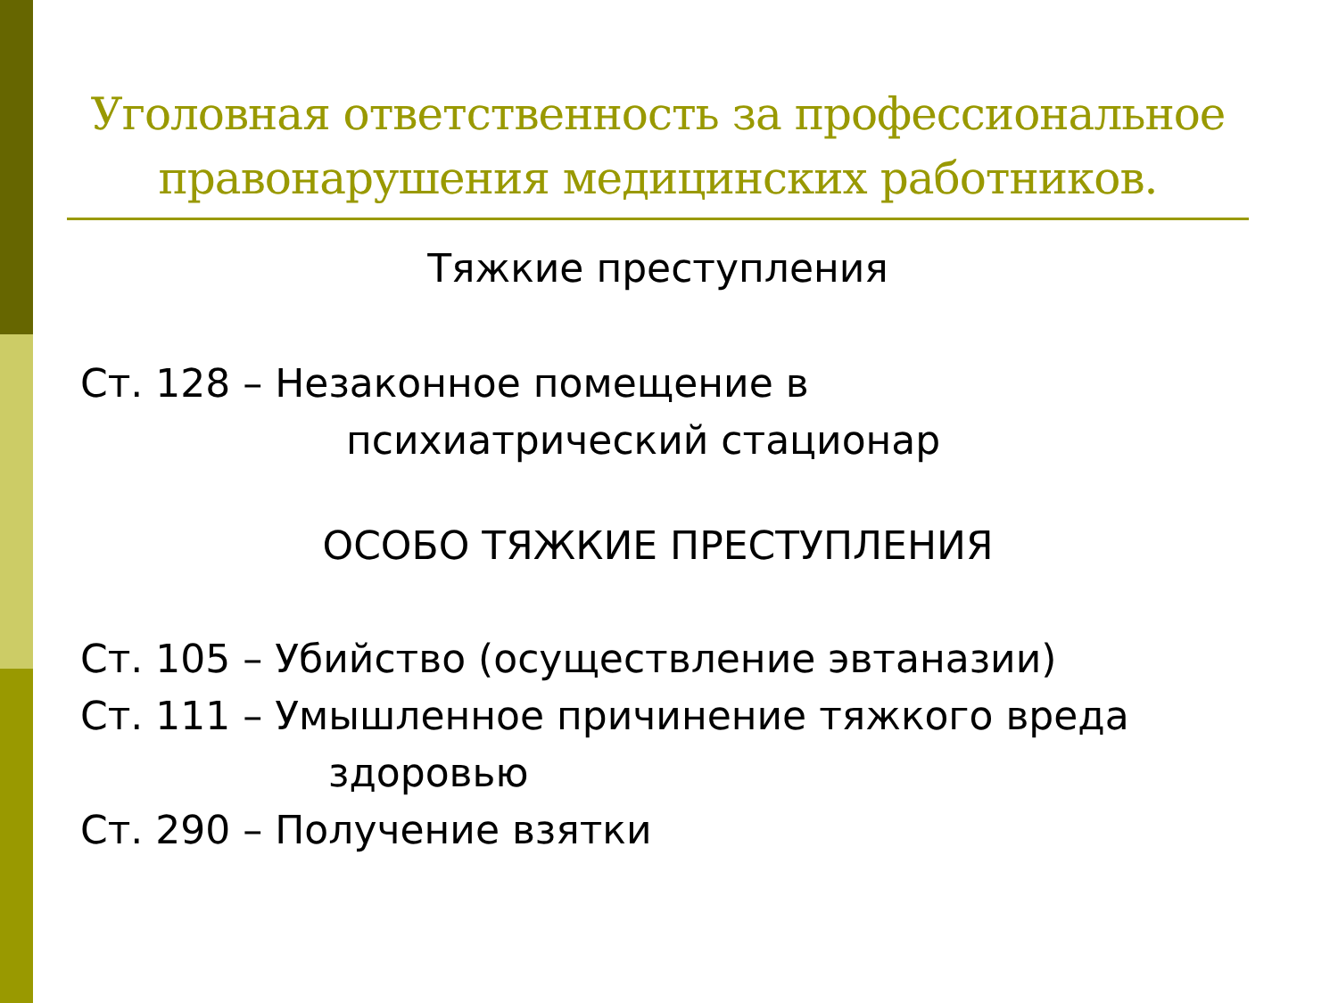Уголовная ответственность за профессиональное правонарушения медицинских работников.
Тяжкие преступления
Ст. 128 – Незаконное помещение в
психиатрический стационар
ОСОБО ТЯЖКИЕ ПРЕСТУПЛЕНИЯ
Ст. 105 – Убийство (осуществление эвтаназии)
Ст. 111 – Умышленное причинение тяжкого вреда
здоровью
Ст. 290 – Получение взятки